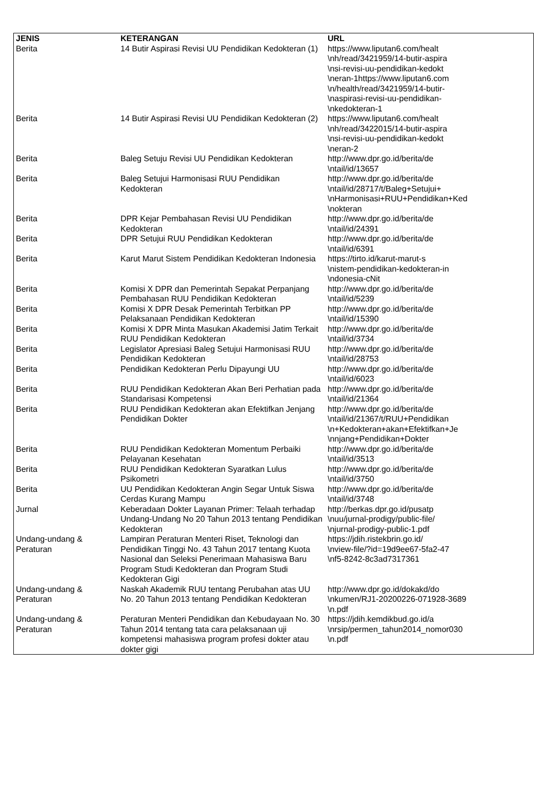| JENIS | KETERANGAN | URL |
| --- | --- | --- |
| Berita | 14 Butir Aspirasi Revisi UU Pendidikan Kedokteran (1) | https://www.liputan6.com/healt \nh/read/3421959/14-butir-aspira \nsi-revisi-uu-pendidikan-kedokt \neran-1https://www.liputan6.com \n/health/read/3421959/14-butir- \naspirasi-revisi-uu-pendidikan- \nkedokteran-1 |
| Berita | 14 Butir Aspirasi Revisi UU Pendidikan Kedokteran (2) | https://www.liputan6.com/healt \nh/read/3422015/14-butir-aspira \nsi-revisi-uu-pendidikan-kedokt \neran-2 |
| Berita | Baleg Setuju Revisi UU Pendidikan Kedokteran | http://www.dpr.go.id/berita/de \ntail/id/13657 |
| Berita | Baleg Setujui Harmonisasi RUU Pendidikan Kedokteran | http://www.dpr.go.id/berita/de \ntail/id/28717/t/Baleg+Setujui+ \nHarmonisasi+RUU+Pendidikan+Ked \nokteran |
| Berita | DPR Kejar Pembahasan Revisi UU Pendidikan Kedokteran | http://www.dpr.go.id/berita/de \ntail/id/24391 |
| Berita | DPR Setujui RUU Pendidikan Kedokteran | http://www.dpr.go.id/berita/de \ntail/id/6391 |
| Berita | Karut Marut Sistem Pendidikan Kedokteran Indonesia | https://tirto.id/karut-marut-s \nistem-pendidikan-kedokteran-in \ndonesia-cNit |
| Berita | Komisi X DPR dan Pemerintah Sepakat Perpanjang Pembahasan RUU Pendidikan Kedokteran | http://www.dpr.go.id/berita/de \ntail/id/5239 |
| Berita | Komisi X DPR Desak Pemerintah Terbitkan PP Pelaksanaan Pendidikan Kedokteran | http://www.dpr.go.id/berita/de \ntail/id/15390 |
| Berita | Komisi X DPR Minta Masukan Akademisi Jatim Terkait RUU Pendidikan Kedokteran | http://www.dpr.go.id/berita/de \ntail/id/3734 |
| Berita | Legislator Apresiasi Baleg Setujui Harmonisasi RUU Pendidikan Kedokteran | http://www.dpr.go.id/berita/de \ntail/id/28753 |
| Berita | Pendidikan Kedokteran Perlu Dipayungi UU | http://www.dpr.go.id/berita/de \ntail/id/6023 |
| Berita | RUU Pendidikan Kedokteran Akan Beri Perhatian pada Standarisasi Kompetensi | http://www.dpr.go.id/berita/de \ntail/id/21364 |
| Berita | RUU Pendidikan Kedokteran akan Efektifkan Jenjang Pendidikan Dokter | http://www.dpr.go.id/berita/de \ntail/id/21367/t/RUU+Pendidikan \n+Kedokteran+akan+Efektifkan+Je \nnjang+Pendidikan+Dokter |
| Berita | RUU Pendidikan Kedokteran Momentum Perbaiki Pelayanan Kesehatan | http://www.dpr.go.id/berita/de \ntail/id/3513 |
| Berita | RUU Pendidikan Kedokteran Syaratkan Lulus Psikometri | http://www.dpr.go.id/berita/de \ntail/id/3750 |
| Berita | UU Pendidikan Kedokteran Angin Segar Untuk Siswa Cerdas Kurang Mampu | http://www.dpr.go.id/berita/de \ntail/id/3748 |
| Jurnal | Keberadaan Dokter Layanan Primer: Telaah terhadap Undang-Undang No 20 Tahun 2013 tentang Pendidikan Kedokteran | http://berkas.dpr.go.id/pusatp \nuu/jurnal-prodigy/public-file/ \njurnal-prodigy-public-1.pdf |
| Undang-undang & Peraturan | Lampiran Peraturan Menteri Riset, Teknologi dan Pendidikan Tinggi No. 43 Tahun 2017 tentang Kuota Nasional dan Seleksi Penerimaan Mahasiswa Baru Program Studi Kedokteran dan Program Studi Kedokteran Gigi | https://jdih.ristekbrin.go.id/ \nview-file/?id=19d9ee67-5fa2-47 \nf5-8242-8c3ad7317361 |
| Undang-undang & Peraturan | Naskah Akademik RUU tentang Perubahan atas UU No. 20 Tahun 2013 tentang Pendidikan Kedokteran | http://www.dpr.go.id/dokakd/do \nkumen/RJ1-20200226-071928-3689 \n.pdf |
| Undang-undang & Peraturan | Peraturan Menteri Pendidikan dan Kebudayaan No. 30 Tahun 2014 tentang tata cara pelaksanaan uji kompetensi mahasiswa program profesi dokter atau dokter gigi | https://jdih.kemdikbud.go.id/a \nrsip/permen_tahun2014_nomor030 \n.pdf |